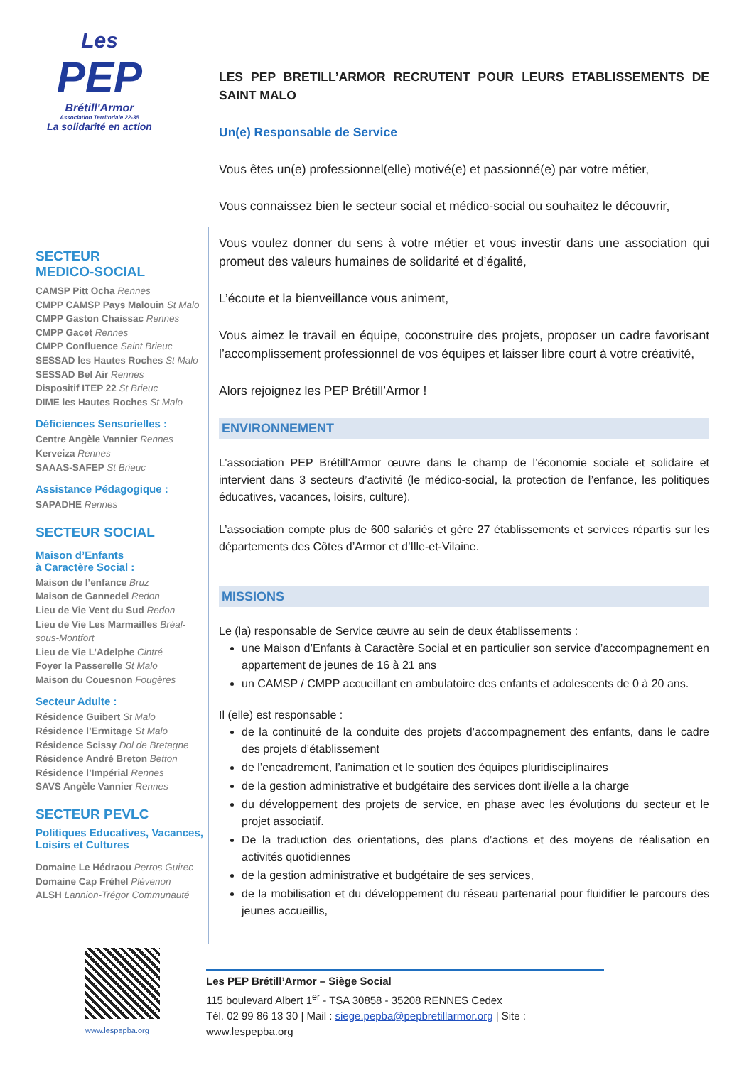Les
PEP
Brétill'Armor
Association Territoriale 22-35
La solidarité en action
SECTEUR
MEDICO-SOCIAL
CAMSP Pitt Ocha Rennes
CMPP CAMSP Pays Malouin St Malo
CMPP Gaston Chaissac Rennes
CMPP Gacet Rennes
CMPP Confluence Saint Brieuc
SESSAD les Hautes Roches St Malo
SESSAD Bel Air Rennes
Dispositif ITEP 22 St Brieuc
DIME les Hautes Roches St Malo
Déficiences Sensorielles :
Centre Angèle Vannier Rennes
Kerveiza Rennes
SAAAS-SAFEP St Brieuc
Assistance Pédagogique :
SAPADHE Rennes
SECTEUR SOCIAL
Maison d’Enfants
à Caractère Social :
Maison de l’enfance Bruz
Maison de Gannedel Redon
Lieu de Vie Vent du Sud Redon
Lieu de Vie Les Marmailles Bréal-sous-Montfort
Lieu de Vie L’Adelphe Cintré
Foyer la Passerelle St Malo
Maison du Couesnon Fougères
Secteur Adulte :
Résidence Guibert St Malo
Résidence l’Ermitage St Malo
Résidence Scissy Dol de Bretagne
Résidence André Breton Betton
Résidence l’Impérial Rennes
SAVS Angèle Vannier Rennes
SECTEUR PEVLC
Politiques Educatives, Vacances, Loisirs et Cultures
Domaine Le Hédraou Perros Guirec
Domaine Cap Fréhel Plévenon
ALSH Lannion-Trégor Communauté
LES PEP BRETILL’ARMOR RECRUTENT POUR LEURS ETABLISSEMENTS DE SAINT MALO
Un(e) Responsable de Service
Vous êtes un(e) professionnel(elle) motivé(e) et passionné(e) par votre métier,
Vous connaissez bien le secteur social et médico-social ou souhaitez le découvrir,
Vous voulez donner du sens à votre métier et vous investir dans une association qui promeut des valeurs humaines de solidarité et d’égalité,
L’écoute et la bienveillance vous animent,
Vous aimez le travail en équipe, coconstruire des projets, proposer un cadre favorisant l’accomplissement professionnel de vos équipes et laisser libre court à votre créativité,
Alors rejoignez les PEP Brétill’Armor !
ENVIRONNEMENT
L’association PEP Brétill’Armor œuvre dans le champ de l’économie sociale et solidaire et intervient dans 3 secteurs d’activité (le médico-social, la protection de l’enfance, les politiques éducatives, vacances, loisirs, culture).
L’association compte plus de 600 salariés et gère 27 établissements et services répartis sur les départements des Côtes d’Armor et d’Ille-et-Vilaine.
MISSIONS
Le (la) responsable de Service œuvre au sein de deux établissements :
une Maison d’Enfants à Caractère Social et en particulier son service d’accompagnement en appartement de jeunes de 16 à 21 ans
un CAMSP / CMPP accueillant en ambulatoire des enfants et adolescents de 0 à 20 ans.
Il (elle) est responsable :
de la continuité de la conduite des projets d’accompagnement des enfants, dans le cadre des projets d’établissement
de l’encadrement, l’animation et le soutien des équipes pluridisciplinaires
de la gestion administrative et budgétaire des services dont il/elle a la charge
du développement des projets de service, en phase avec les évolutions du secteur et le projet associatif.
De la traduction des orientations, des plans d’actions et des moyens de réalisation en activités quotidiennes
de la gestion administrative et budgétaire de ses services,
de la mobilisation et du développement du réseau partenarial pour fluidifier le parcours des jeunes accueillis,
www.lespepba.org
Les PEP Brétill’Armor – Siège Social
115 boulevard Albert 1<sup>er</sup> - TSA 30858 - 35208 RENNES Cedex
Tél. 02 99 86 13 30 | Mail : siege.pepba@pepbretillarmor.org | Site : www.lespepba.org